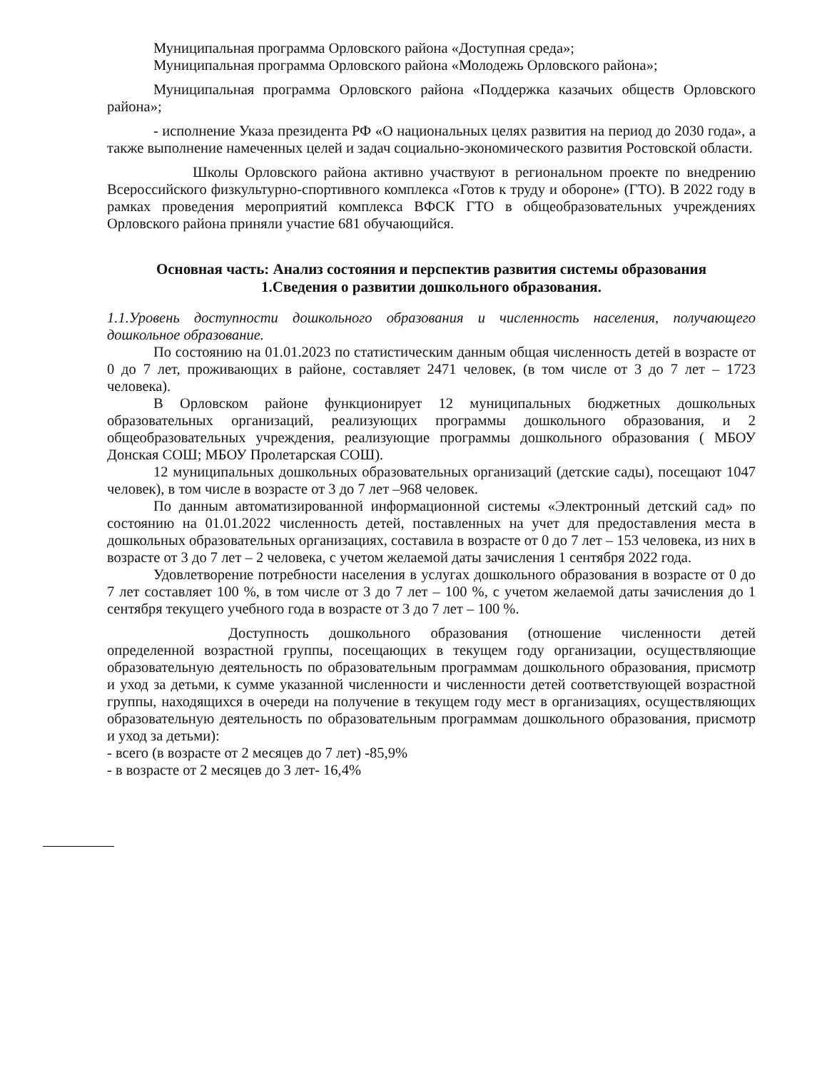Муниципальная программа Орловского района «Доступная среда»;
Муниципальная программа Орловского района «Молодежь Орловского района»;
Муниципальная программа Орловского района «Поддержка казачьих обществ Орловского района»;
- исполнение Указа президента РФ «О национальных целях развития на период до 2030 года», а также выполнение намеченных целей и задач социально-экономического развития Ростовской области.
Школы Орловского района активно участвуют в региональном проекте по внедрению Всероссийского физкультурно-спортивного комплекса «Готов к труду и обороне» (ГТО). В 2022 году в рамках проведения мероприятий комплекса ВФСК ГТО в общеобразовательных учреждениях Орловского района приняли участие 681 обучающийся.
Основная часть: Анализ состояния и перспектив развития системы образования
1.Сведения о развитии дошкольного образования.
1.1.Уровень доступности дошкольного образования и численность населения, получающего дошкольное образование.
По состоянию на 01.01.2023 по статистическим данным общая численность детей в возрасте от 0 до 7 лет, проживающих в районе, составляет 2471 человек, (в том числе от 3 до 7 лет – 1723 человека).
В Орловском районе функционирует 12 муниципальных бюджетных дошкольных образовательных организаций, реализующих программы дошкольного образования, и 2 общеобразовательных учреждения, реализующие программы дошкольного образования ( МБОУ Донская СОШ; МБОУ Пролетарская СОШ).
12 муниципальных дошкольных образовательных организаций (детские сады), посещают 1047 человек), в том числе в возрасте от 3 до 7 лет –968 человек.
По данным автоматизированной информационной системы «Электронный детский сад» по состоянию на 01.01.2022 численность детей, поставленных на учет для предоставления места в дошкольных образовательных организациях, составила в возрасте от 0 до 7 лет – 153 человека, из них в возрасте от 3 до 7 лет – 2 человека, с учетом желаемой даты зачисления 1 сентября 2022 года.
Удовлетворение потребности населения в услугах дошкольного образования в возрасте от 0 до 7 лет составляет 100 %, в том числе от 3 до 7 лет – 100 %, с учетом желаемой даты зачисления до 1 сентября текущего учебного года в возрасте от 3 до 7 лет – 100 %.
Доступность дошкольного образования (отношение численности детей определенной возрастной группы, посещающих в текущем году организации, осуществляющие образовательную деятельность по образовательным программам дошкольного образования, присмотр и уход за детьми, к сумме указанной численности и численности детей соответствующей возрастной группы, находящихся в очереди на получение в текущем году мест в организациях, осуществляющих образовательную деятельность по образовательным программам дошкольного образования, присмотр и уход за детьми):
- всего (в возрасте от 2 месяцев до 7 лет) -85,9%
- в возрасте от 2 месяцев до 3 лет- 16,4%